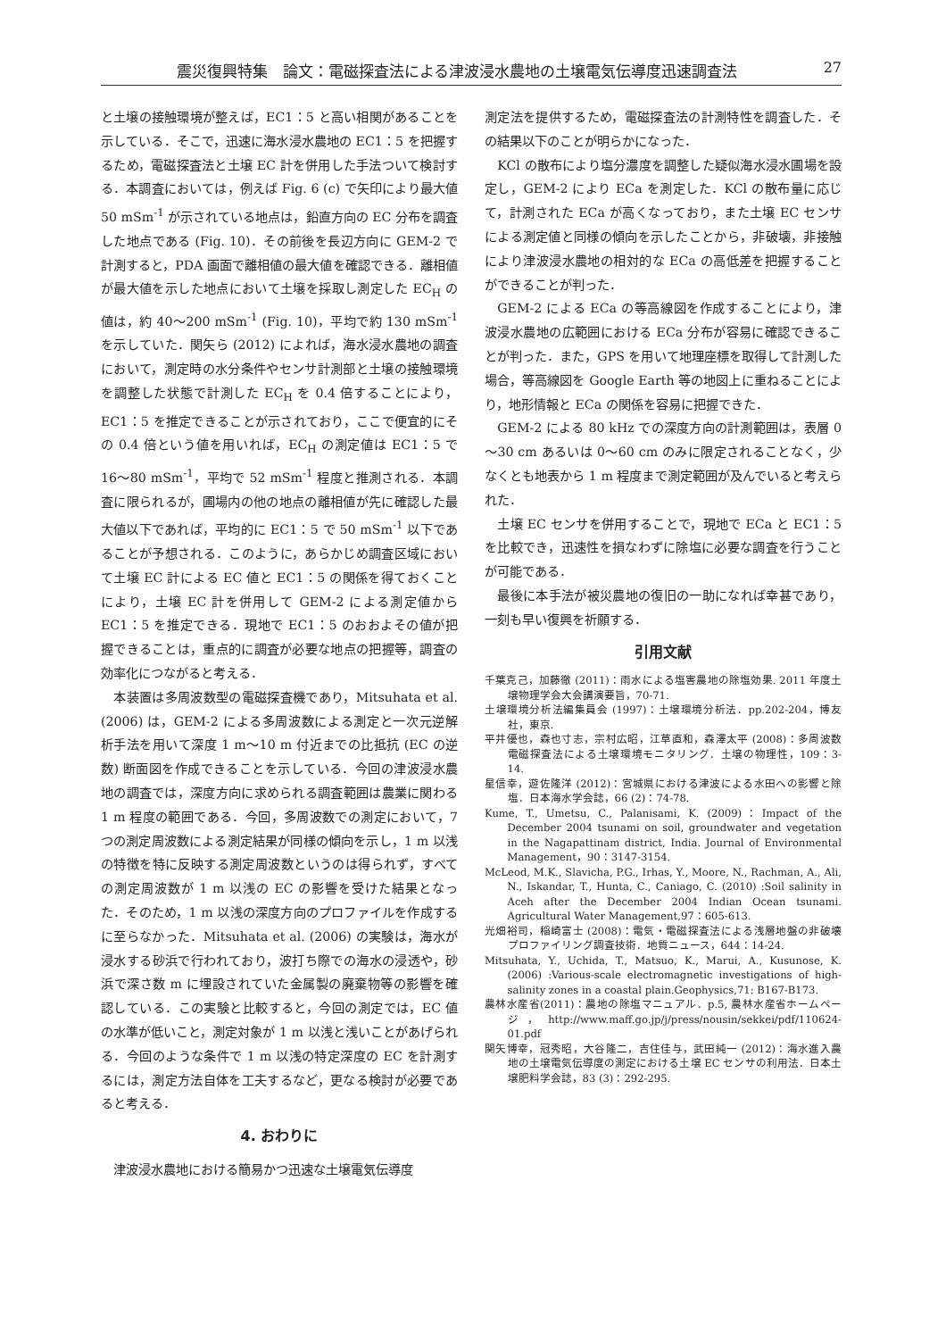震災復興特集　論文：電磁探査法による津波浸水農地の土壌電気伝導度迅速調査法 27
と土壌の接触環境が整えば，EC1：5 と高い相関があることを示している．そこで，迅速に海水浸水農地の EC1：5 を把握するため，電磁探査法と土壌 EC 計を併用した手法ついて検討する．本調査においては，例えば Fig. 6 (c) で矢印により最大値 50 mSm<sup>-1</sup> が示されている地点は，鉛直方向の EC 分布を調査した地点である (Fig. 10)．その前後を長辺方向に GEM-2 で計測すると，PDA 画面で離相値の最大値を確認できる．離相値が最大値を示した地点において土壌を採取し測定した EC<sub>H</sub> の値は，約 40～200 mSm<sup>-1</sup> (Fig. 10)，平均で約 130 mSm<sup>-1</sup> を示していた．関矢ら (2012) によれば，海水浸水農地の調査において，測定時の水分条件やセンサ計測部と土壌の接触環境を調整した状態で計測した EC<sub>H</sub> を 0.4 倍することにより，EC1：5 を推定できることが示されており，ここで便宜的にその 0.4 倍という値を用いれば，EC<sub>H</sub> の測定値は EC1：5 で 16～80 mSm<sup>-1</sup>，平均で 52 mSm<sup>-1</sup> 程度と推測される．本調査に限られるが，圃場内の他の地点の離相値が先に確認した最大値以下であれば，平均的に EC1：5 で 50 mSm<sup>-1</sup> 以下であることが予想される．このように，あらかじめ調査区域において土壌 EC 計による EC 値と EC1：5 の関係を得ておくことにより，土壌 EC 計を併用して GEM-2 による測定値から EC1：5 を推定できる．現地で EC1：5 のおおよその値が把握できることは，重点的に調査が必要な地点の把握等，調査の効率化につながると考える．
本装置は多周波数型の電磁探査機であり，Mitsuhata et al. (2006) は，GEM-2 による多周波数による測定と一次元逆解析手法を用いて深度 1 m～10 m 付近までの比抵抗 (EC の逆数) 断面図を作成できることを示している．今回の津波浸水農地の調査では，深度方向に求められる調査範囲は農業に関わる 1 m 程度の範囲である．今回，多周波数での測定において，7 つの測定周波数による測定結果が同様の傾向を示し，1 m 以浅の特徴を特に反映する測定周波数というのは得られず，すべての測定周波数が 1 m 以浅の EC の影響を受けた結果となった．そのため，1 m 以浅の深度方向のプロファイルを作成するに至らなかった．Mitsuhata et al. (2006) の実験は，海水が浸水する砂浜で行われており，波打ち際での海水の浸透や，砂浜で深さ数 m に埋設されていた金属製の廃棄物等の影響を確認している．この実験と比較すると，今回の測定では，EC 値の水準が低いこと，測定対象が 1 m 以浅と浅いことがあげられる．今回のような条件で 1 m 以浅の特定深度の EC を計測するには，測定方法自体を工夫するなど，更なる検討が必要であると考える．
4. おわりに
津波浸水農地における簡易かつ迅速な土壌電気伝導度
測定法を提供するため，電磁探査法の計測特性を調査した．その結果以下のことが明らかになった．
KCl の散布により塩分濃度を調整した疑似海水浸水圃場を設定し，GEM-2 により ECa を測定した．KCl の散布量に応じて，計測された ECa が高くなっており，また土壌 EC センサによる測定値と同様の傾向を示したことから，非破壊，非接触により津波浸水農地の相対的な ECa の高低差を把握することができることが判った．
GEM-2 による ECa の等高線図を作成することにより，津波浸水農地の広範囲における ECa 分布が容易に確認できることが判った．また，GPS を用いて地理座標を取得して計測した場合，等高線図を Google Earth 等の地図上に重ねることにより，地形情報と ECa の関係を容易に把握できた．
GEM-2 による 80 kHz での深度方向の計測範囲は，表層 0～30 cm あるいは 0～60 cm のみに限定されることなく，少なくとも地表から 1 m 程度まで測定範囲が及んでいると考えられた．
土壌 EC センサを併用することで，現地で ECa と EC1：5 を比較でき，迅速性を損なわずに除塩に必要な調査を行うことが可能である．
最後に本手法が被災農地の復旧の一助になれば幸甚であり，一刻も早い復興を祈願する．
引用文献
千葉克己，加藤徹 (2011)：雨水による塩害農地の除塩効果. 2011 年度土壌物理学会大会講演要旨，70-71.
土壌環境分析法編集員会 (1997)：土壌環境分析法．pp.202-204，博友社，東京.
平井優也，森也寸志，宗村広昭，江草直和，森澤太平 (2008)：多周波数電磁探査法による土壌環境モニタリング．土壌の物理性，109：3-14.
星信幸，遊佐隆洋 (2012)：宮城県における津波による水田への影響と除塩．日本海水学会誌，66 (2)：74-78.
Kume, T., Umetsu, C., Palanisami, K. (2009)：Impact of the December 2004 tsunami on soil, groundwater and vegetation in the Nagapattinam district, India. Journal of Environmental Management，90：3147-3154.
McLeod, M.K., Slavicha, P.G., Irhas, Y., Moore, N., Rachman, A., Ali, N., Iskandar, T., Hunta, C., Caniago, C. (2010) :Soil salinity in Aceh after the December 2004 Indian Ocean tsunami. Agricultural Water Management,97：605-613.
光畑裕司，稲崎富士 (2008)：電気・電磁探査法による浅層地盤の非破壊プロファイリング調査技術．地質ニュース，644：14-24.
Mitsuhata, Y., Uchida, T., Matsuo, K., Marui, A., Kusunose, K. (2006) :Various-scale electromagnetic investigations of high-salinity zones in a coastal plain.Geophysics,71: B167-B173.
農林水産省(2011)：農地の除塩マニュアル．p.5, 農林水産省ホームページ，http://www.maff.go.jp/j/press/nousin/sekkei/pdf/110624-01.pdf
関矢博幸，冠秀昭，大谷隆二，吉住佳与，武田純一 (2012)：海水進入農地の土壌電気伝導度の測定における土壌 EC センサの利用法．日本土壌肥料学会誌，83 (3)：292-295.